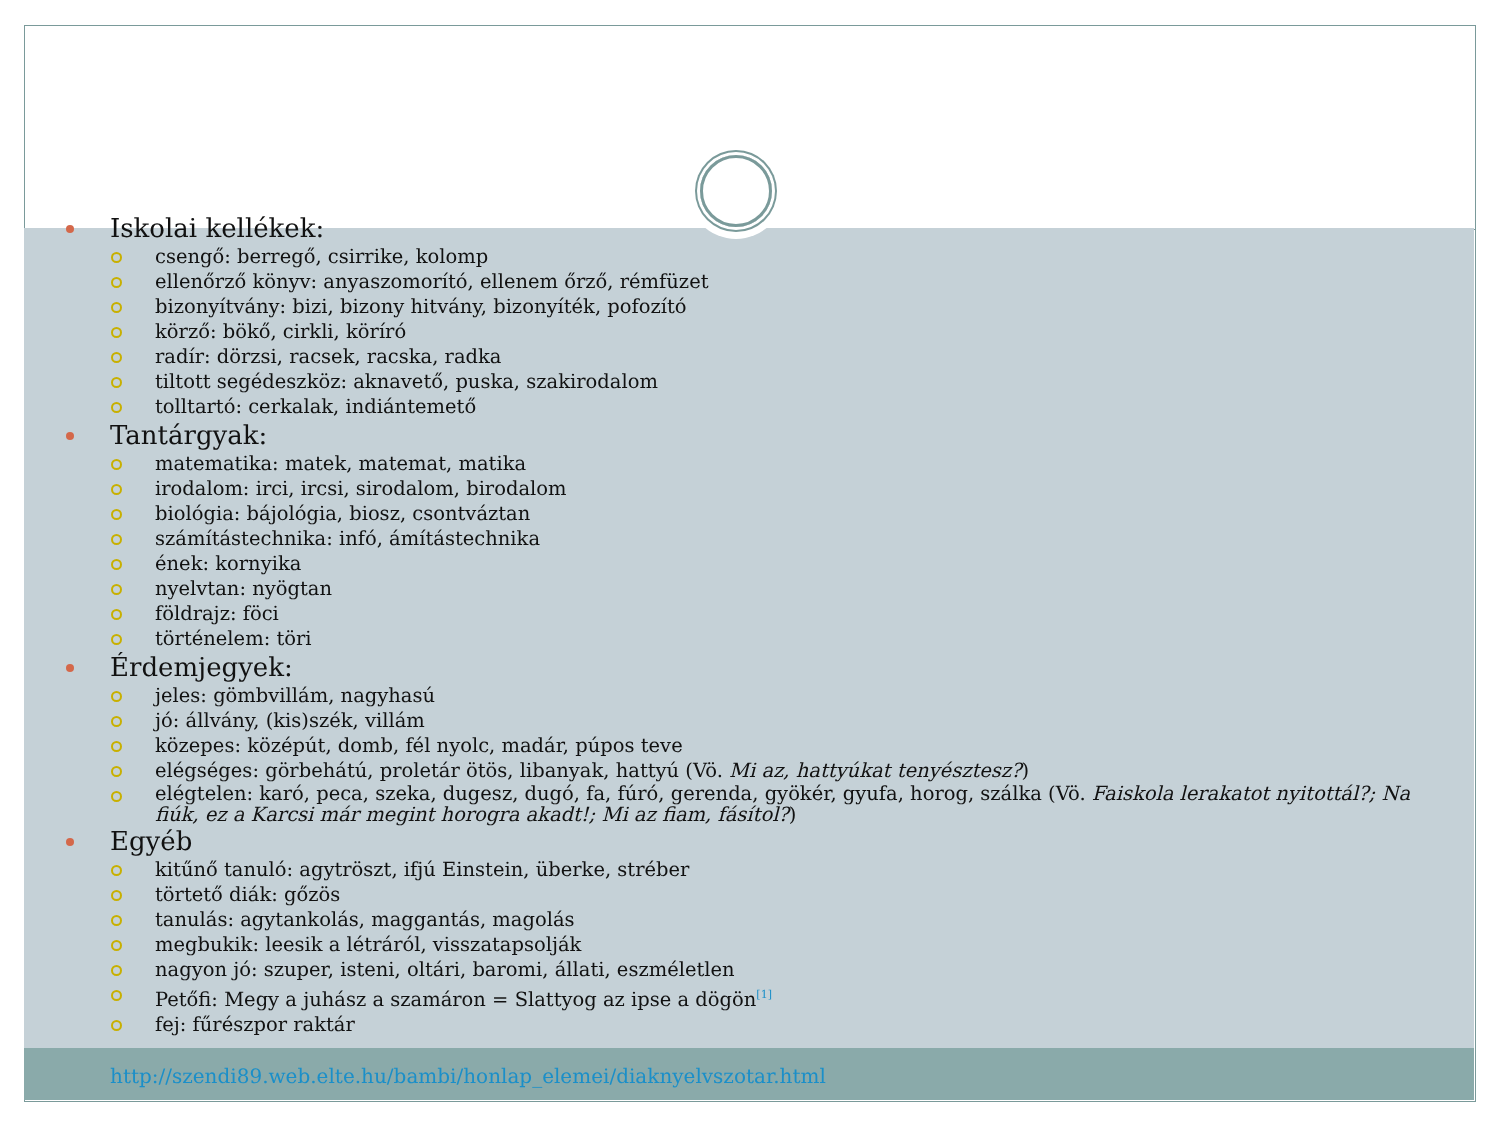Iskolai kellékek:
csengő: berregő, csirrike, kolomp
ellenőrző könyv: anyaszomorító, ellenem őrző, rémfüzet
bizonyítvány: bizi, bizony hitvány, bizonyíték, pofozító
körző: bökő, cirkli, köríró
radír: dörzsi, racsek, racska, radka
tiltott segédeszköz: aknavető, puska, szakirodalom
tolltartó: cerkalak, indiántemető
Tantárgyak:
matematika: matek, matemat, matika
irodalom: irci, ircsi, sirodalom, birodalom
biológia: bájológia, biosz, csontváztan
számítástechnika: infó, ámítástechnika
ének: kornyika
nyelvtan: nyögtan
földrajz: föci
történelem: töri
Érdemjegyek:
jeles: gömbvillám, nagyhasú
jó: állvány, (kis)szék, villám
közepes: középút, domb, fél nyolc, madár, púpos teve
elégséges: görbehátú, proletár ötös, libanyak, hattyú (Vö. Mi az, hattyúkat tenyésztesz?)
elégtelen: karó, peca, szeka, dugesz, dugó, fa, fúró, gerenda, gyökér, gyufa, horog, szálka (Vö. Faiskola lerakatot nyitottál?; Na fiúk, ez a Karcsi már megint horogra akadt!; Mi az fiam, fásítol?)
Egyéb
kitűnő tanuló: agytröszt, ifjú Einstein, überke, stréber
törtető diák: gőzös
tanulás: agytankolás, maggantás, magolás
megbukik: leesik a létráról, visszatapsolják
nagyon jó: szuper, isteni, oltári, baromi, állati, eszméletlen
Petőfi: Megy a juhász a szamáron = Slattyog az ipse a dögön<sup>[1]</sup>
fej: fűrészpor raktár
http://szendi89.web.elte.hu/bambi/honlap_elemei/diaknyelvszotar.html